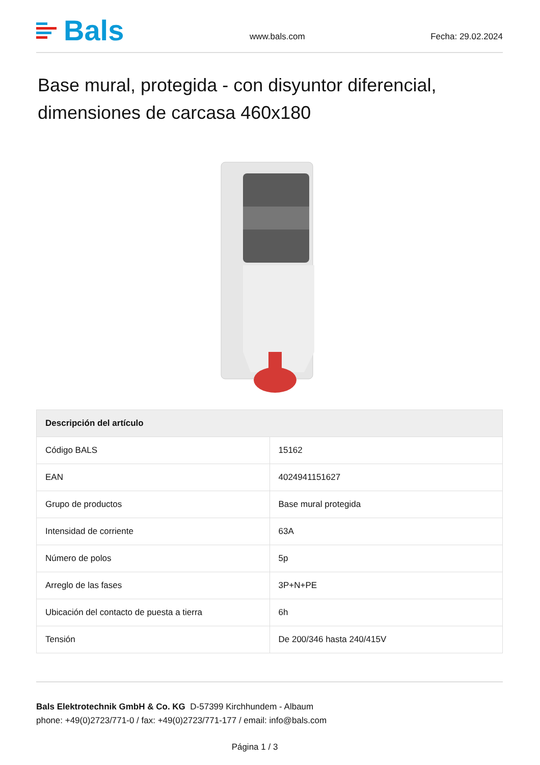Bals
www.bals.com Fecha: 29.02.2024
Base mural, protegida - con disyuntor diferencial, dimensiones de carcasa 460x180
| Descripción del artículo | |
| --- | --- |
| Código BALS | 15162 |
| EAN | 4024941151627 |
| Grupo de productos | Base mural protegida |
| Intensidad de corriente | 63A |
| Número de polos | 5p |
| Arreglo de las fases | 3P+N+PE |
| Ubicación del contacto de puesta a tierra | 6h |
| Tensión | De 200/346 hasta 240/415V |
Bals Elektrotechnik GmbH & Co. KG D-57399 Kirchhundem - Albaum
phone: +49(0)2723/771-0 / fax: +49(0)2723/771-177 / email: info@bals.com
Página 1 / 3